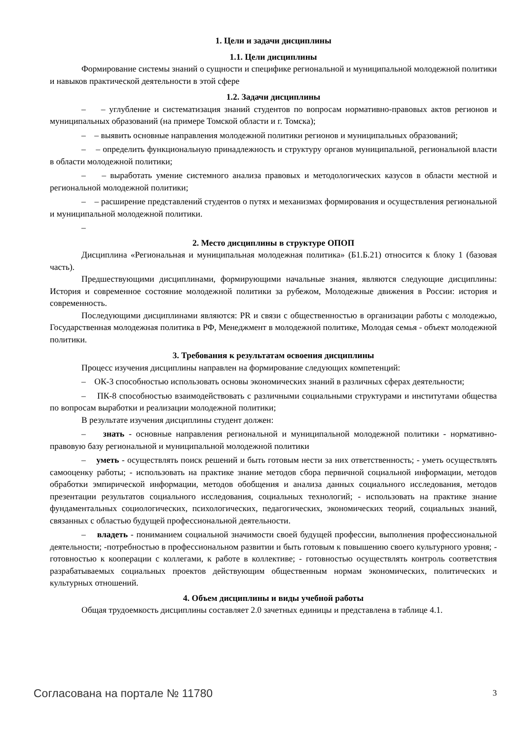1. Цели и задачи дисциплины
1.1. Цели дисциплины
Формирование системы знаний о сущности и специфике региональной и муниципальной молодежной политики и навыков практической деятельности в этой сфере
1.2. Задачи дисциплины
– – углубление и систематизация знаний студентов по вопросам нормативно-правовых актов регионов и муниципальных образований (на примере Томской области и г. Томска);
– – выявить основные направления молодежной политики регионов и муниципальных образований;
– – определить функциональную принадлежность и структуру органов муниципальной, региональной власти в области молодежной политики;
– – выработать умение системного анализа правовых и методологических казусов в области местной и региональной молодежной политики;
– – расширение представлений студентов о путях и механизмах формирования и осуществления региональной и муниципальной молодежной политики.
–
2. Место дисциплины в структуре ОПОП
Дисциплина «Региональная и муниципальная молодежная политика» (Б1.Б.21) относится к блоку 1 (базовая часть).
Предшествующими дисциплинами, формирующими начальные знания, являются следующие дисциплины: История и современное состояние молодежной политики за рубежом, Молодежные движения в России: история и современность.
Последующими дисциплинами являются: PR и связи с общественностью в организации работы с молодежью, Государственная молодежная политика в РФ, Менеджмент в молодежной политике, Молодая семья - объект молодежной политики.
3. Требования к результатам освоения дисциплины
Процесс изучения дисциплины направлен на формирование следующих компетенций:
– ОК-3 способностью использовать основы экономических знаний в различных сферах деятельности;
– ПК-8 способностью взаимодействовать с различными социальными структурами и институтами общества по вопросам выработки и реализации молодежной политики;
В результате изучения дисциплины студент должен:
– знать - основные направления региональной и муниципальной молодежной политики - нормативно-правовую базу региональной и муниципальной молодежной политики
– уметь - осуществлять поиск решений и быть готовым нести за них ответственность; - уметь осуществлять самооценку работы; - использовать на практике знание методов сбора первичной социальной информации, методов обработки эмпирической информации, методов обобщения и анализа данных социального исследования, методов презентации результатов социального исследования, социальных технологий; - использовать на практике знание фундаментальных социологических, психологических, педагогических, экономических теорий, социальных знаний, связанных с областью будущей профессиональной деятельности.
– владеть - пониманием социальной значимости своей будущей профессии, выполнения профессиональной деятельности; -потребностью в профессиональном развитии и быть готовым к повышению своего культурного уровня; - готовностью к кооперации с коллегами, к работе в коллективе; - готовностью осуществлять контроль соответствия разрабатываемых социальных проектов действующим общественным нормам экономических, политических и культурных отношений.
4. Объем дисциплины и виды учебной работы
Общая трудоемкость дисциплины составляет 2.0 зачетных единицы и представлена в таблице 4.1.
Согласована на портале № 11780 3